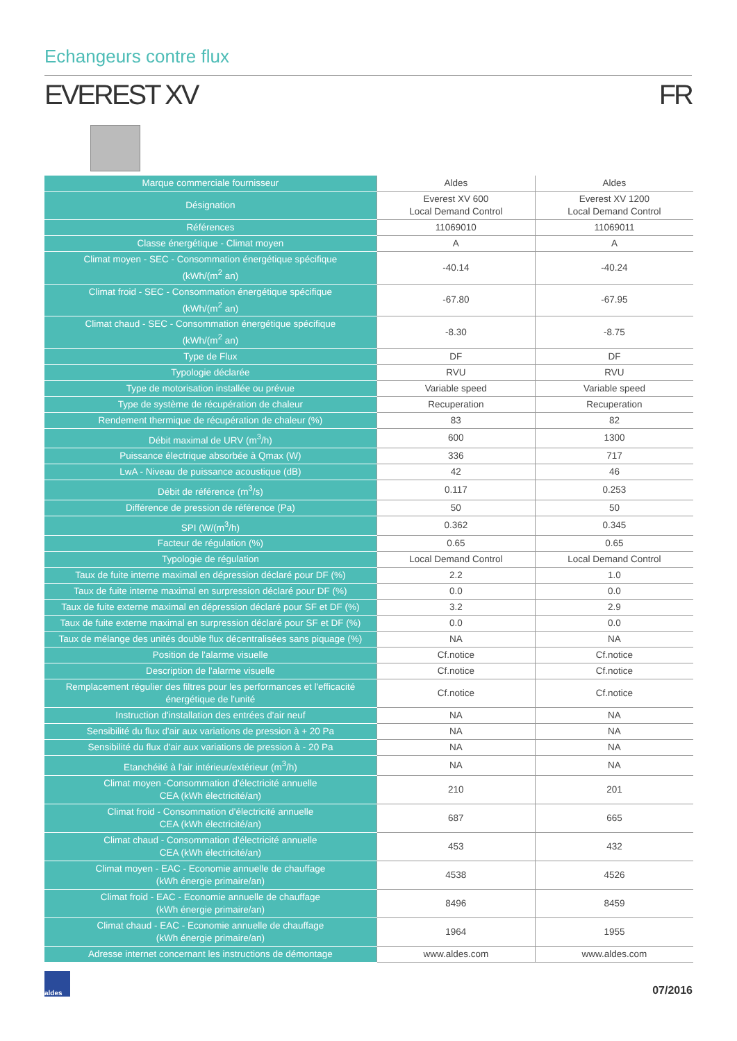Echangeurs contre flux
EVEREST XV FR
| Marque commerciale fournisseur | Aldes | Aldes |
| Désignation | Everest XV 600 Local Demand Control | Everest XV 1200 Local Demand Control |
| Références | 11069010 | 11069011 |
| Classe énergétique - Climat moyen | A | A |
| Climat moyen - SEC - Consommation énergétique spécifique (kWh/(m<sup>2</sup> an) | -40.14 | -40.24 |
| Climat froid - SEC - Consommation énergétique spécifique (kWh/(m<sup>2</sup> an) | -67.80 | -67.95 |
| Climat chaud - SEC - Consommation énergétique spécifique (kWh/(m<sup>2</sup> an) | -8.30 | -8.75 |
| Type de Flux | DF | DF |
| Typologie déclarée | RVU | RVU |
| Type de motorisation installée ou prévue | Variable speed | Variable speed |
| Type de système de récupération de chaleur | Recuperation | Recuperation |
| Rendement thermique de récupération de chaleur (%) | 83 | 82 |
| Débit maximal de URV (m<sup>3</sup>/h) | 600 | 1300 |
| Puissance électrique absorbée à Qmax (W) | 336 | 717 |
| LwA - Niveau de puissance acoustique (dB) | 42 | 46 |
| Débit de référence (m<sup>3</sup>/s) | 0.117 | 0.253 |
| Différence de pression de référence (Pa) | 50 | 50 |
| SPI (W/(m<sup>3</sup>/h) | 0.362 | 0.345 |
| Facteur de régulation (%) | 0.65 | 0.65 |
| Typologie de régulation | Local Demand Control | Local Demand Control |
| Taux de fuite interne maximal en dépression déclaré pour DF (%) | 2.2 | 1.0 |
| Taux de fuite interne maximal en surpression déclaré pour DF (%) | 0.0 | 0.0 |
| Taux de fuite externe maximal en dépression déclaré pour SF et DF (%) | 3.2 | 2.9 |
| Taux de fuite externe maximal en surpression déclaré pour SF et DF (%) | 0.0 | 0.0 |
| Taux de mélange des unités double flux décentralisées sans piquage (%) | NA | NA |
| Position de l'alarme visuelle | Cf.notice | Cf.notice |
| Description de l'alarme visuelle | Cf.notice | Cf.notice |
| Remplacement régulier des filtres pour les performances et l'efficacité énergétique de l'unité | Cf.notice | Cf.notice |
| Instruction d'installation des entrées d'air neuf | NA | NA |
| Sensibilité du flux d'air aux variations de pression à + 20 Pa | NA | NA |
| Sensibilité du flux d'air aux variations de pression à - 20 Pa | NA | NA |
| Etanchéité à l'air intérieur/extérieur (m<sup>3</sup>/h) | NA | NA |
| Climat moyen -Consommation d'électricité annuelle CEA (kWh électricité/an) | 210 | 201 |
| Climat froid - Consommation d'électricité annuelle CEA (kWh électricité/an) | 687 | 665 |
| Climat chaud - Consommation d'électricité annuelle CEA (kWh électricité/an) | 453 | 432 |
| Climat moyen - EAC - Economie annuelle de chauffage (kWh énergie primaire/an) | 4538 | 4526 |
| Climat froid - EAC - Economie annuelle de chauffage (kWh énergie primaire/an) | 8496 | 8459 |
| Climat chaud - EAC - Economie annuelle de chauffage (kWh énergie primaire/an) | 1964 | 1955 |
| Adresse internet concernant les instructions de démontage | www.aldes.com | www.aldes.com |
aldes
07/2016